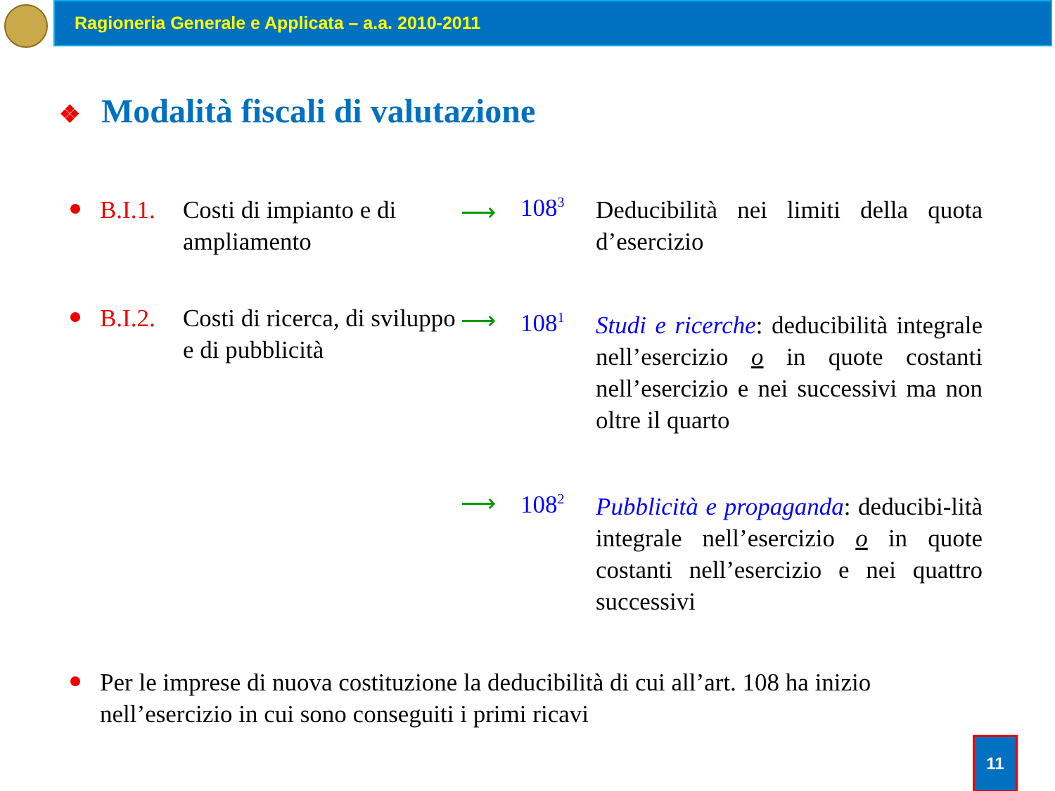Ragioneria Generale e Applicata – a.a. 2010-2011
❖ Modalità fiscali di valutazione
B.I.1.
Costi di impianto e di ampliamento
⟶ 108<sup>3</sup>
Deducibilità nei limiti della quota d’esercizio
B.I.2.
Costi di ricerca, di sviluppo e di pubblicità
⟶ 108<sup>1</sup>
Studi e ricerche: deducibilità integrale nell’esercizio o in quote costanti nell’esercizio e nei successivi ma non oltre il quarto
⟶ 108<sup>2</sup>
Pubblicità e propaganda: deducibi-lità integrale nell’esercizio o in quote costanti nell’esercizio e nei quattro successivi
Per le imprese di nuova costituzione la deducibilità di cui all’art. 108 ha inizio nell’esercizio in cui sono conseguiti i primi ricavi
11